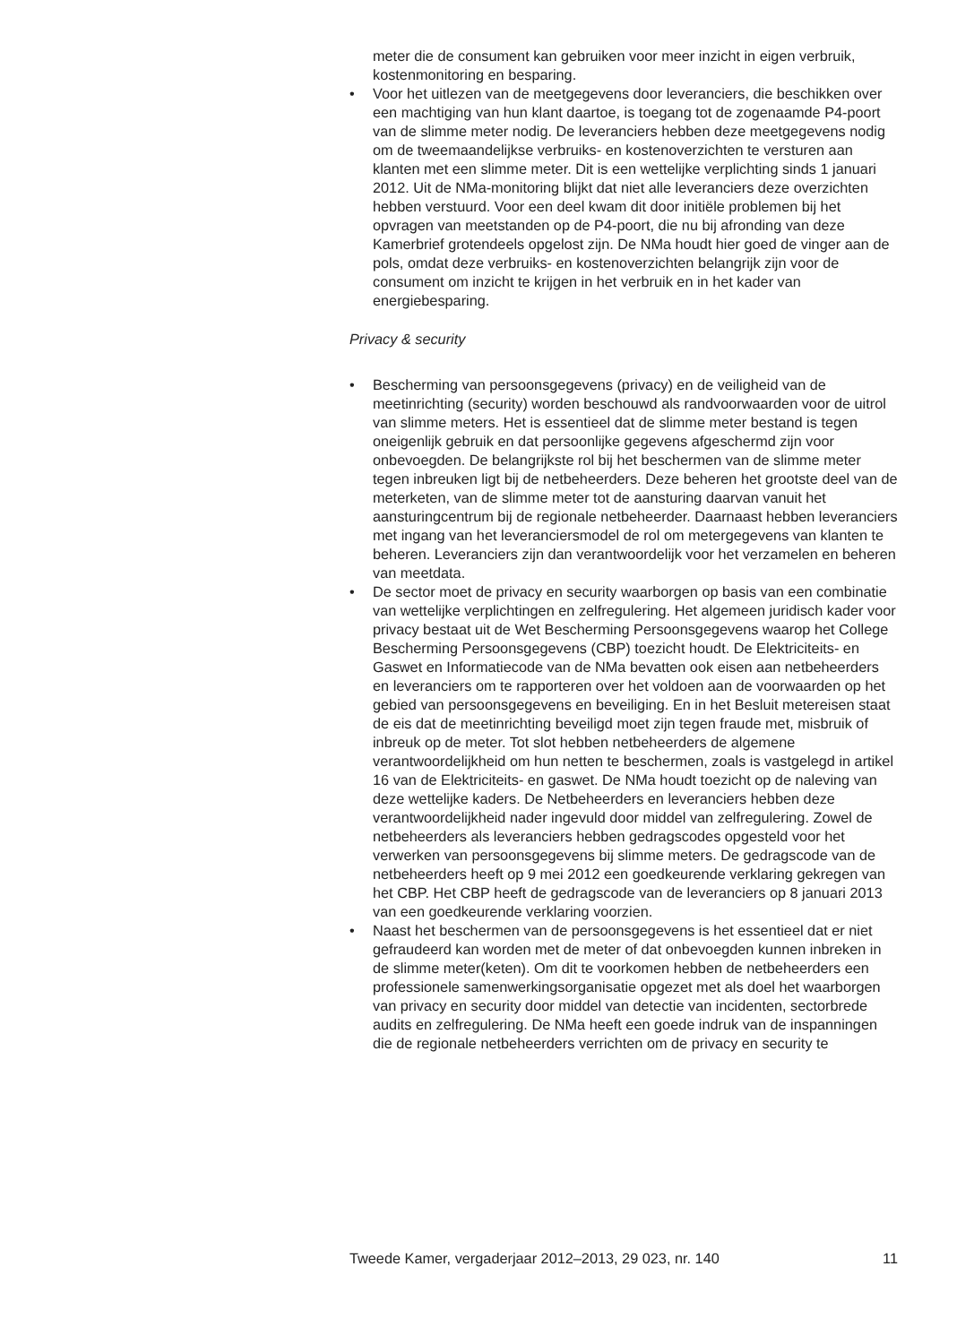meter die de consument kan gebruiken voor meer inzicht in eigen verbruik, kostenmonitoring en besparing.
• Voor het uitlezen van de meetgegevens door leveranciers, die beschikken over een machtiging van hun klant daartoe, is toegang tot de zogenaamde P4-poort van de slimme meter nodig. De leveranciers hebben deze meetgegevens nodig om de tweemaandelijkse verbruiks- en kostenoverzichten te versturen aan klanten met een slimme meter. Dit is een wettelijke verplichting sinds 1 januari 2012. Uit de NMa-monitoring blijkt dat niet alle leveranciers deze overzichten hebben verstuurd. Voor een deel kwam dit door initiële problemen bij het opvragen van meetstanden op de P4-poort, die nu bij afronding van deze Kamerbrief grotendeels opgelost zijn. De NMa houdt hier goed de vinger aan de pols, omdat deze verbruiks- en kostenoverzichten belangrijk zijn voor de consument om inzicht te krijgen in het verbruik en in het kader van energiebesparing.
Privacy & security
• Bescherming van persoonsgegevens (privacy) en de veiligheid van de meetinrichting (security) worden beschouwd als randvoorwaarden voor de uitrol van slimme meters. Het is essentieel dat de slimme meter bestand is tegen oneigenlijk gebruik en dat persoonlijke gegevens afgeschermd zijn voor onbevoegden. De belangrijkste rol bij het beschermen van de slimme meter tegen inbreuken ligt bij de netbeheerders. Deze beheren het grootste deel van de meterketen, van de slimme meter tot de aansturing daarvan vanuit het aansturingcentrum bij de regionale netbeheerder. Daarnaast hebben leveranciers met ingang van het leveranciersmodel de rol om metergegevens van klanten te beheren. Leveranciers zijn dan verantwoordelijk voor het verzamelen en beheren van meetdata.
• De sector moet de privacy en security waarborgen op basis van een combinatie van wettelijke verplichtingen en zelfregulering. Het algemeen juridisch kader voor privacy bestaat uit de Wet Bescherming Persoonsgegevens waarop het College Bescherming Persoonsgegevens (CBP) toezicht houdt. De Elektriciteits- en Gaswet en Informatiecode van de NMa bevatten ook eisen aan netbeheerders en leveranciers om te rapporteren over het voldoen aan de voorwaarden op het gebied van persoonsgegevens en beveiliging. En in het Besluit metereisen staat de eis dat de meetinrichting beveiligd moet zijn tegen fraude met, misbruik of inbreuk op de meter. Tot slot hebben netbeheerders de algemene verantwoordelijkheid om hun netten te beschermen, zoals is vastgelegd in artikel 16 van de Elektriciteits- en gaswet. De NMa houdt toezicht op de naleving van deze wettelijke kaders. De Netbeheerders en leveranciers hebben deze verantwoordelijkheid nader ingevuld door middel van zelfregulering. Zowel de netbeheerders als leveranciers hebben gedragscodes opgesteld voor het verwerken van persoonsgegevens bij slimme meters. De gedragscode van de netbeheerders heeft op 9 mei 2012 een goedkeurende verklaring gekregen van het CBP. Het CBP heeft de gedragscode van de leveranciers op 8 januari 2013 van een goedkeurende verklaring voorzien.
• Naast het beschermen van de persoonsgegevens is het essentieel dat er niet gefraudeerd kan worden met de meter of dat onbevoegden kunnen inbreken in de slimme meter(keten). Om dit te voorkomen hebben de netbeheerders een professionele samenwerkingsorganisatie opgezet met als doel het waarborgen van privacy en security door middel van detectie van incidenten, sectorbrede audits en zelfregulering. De NMa heeft een goede indruk van de inspanningen die de regionale netbeheerders verrichten om de privacy en security te
Tweede Kamer, vergaderjaar 2012–2013, 29 023, nr. 140 11